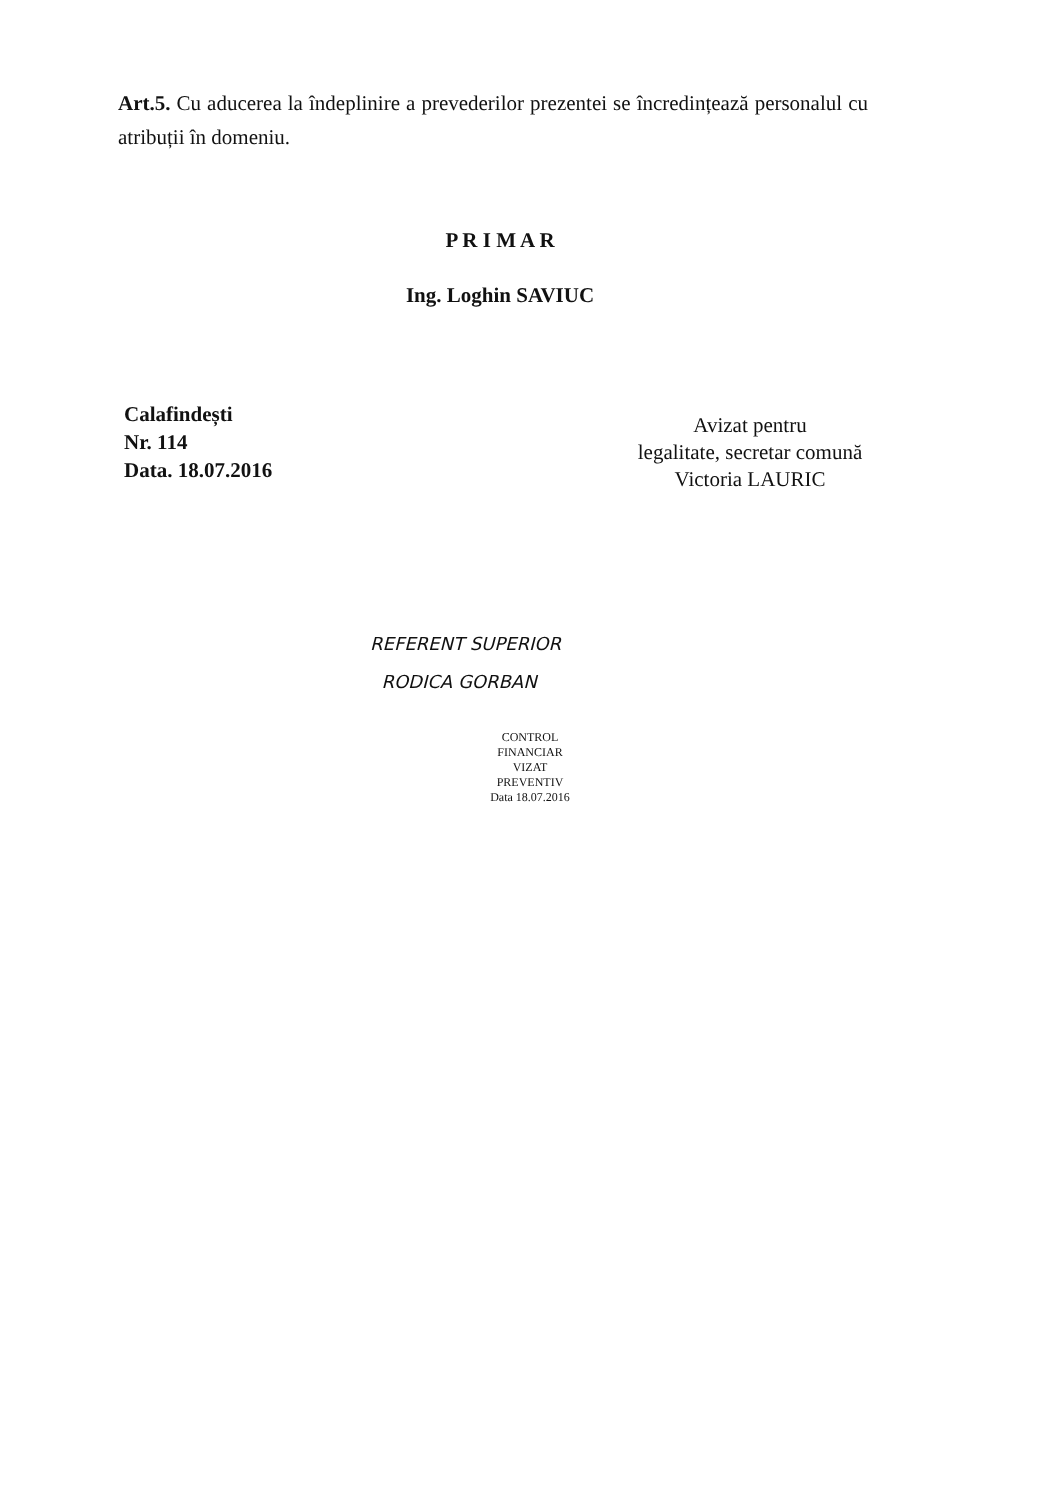Art.5. Cu aducerea la îndeplinire a prevederilor prezentei se încredințează personalul cu atribuții în domeniu.
P R I M A R
Ing. Loghin SAVIUC
Calafindești
Nr. 114
Data. 18.07.2016
Avizat pentru
legalitate, secretar comună
Victoria LAURIC
REFERENT SUPERIOR
RODICA GORBAN
CONTROL FINANCIAR
VIZAT
PREVENTIV
Data 18.07.2016